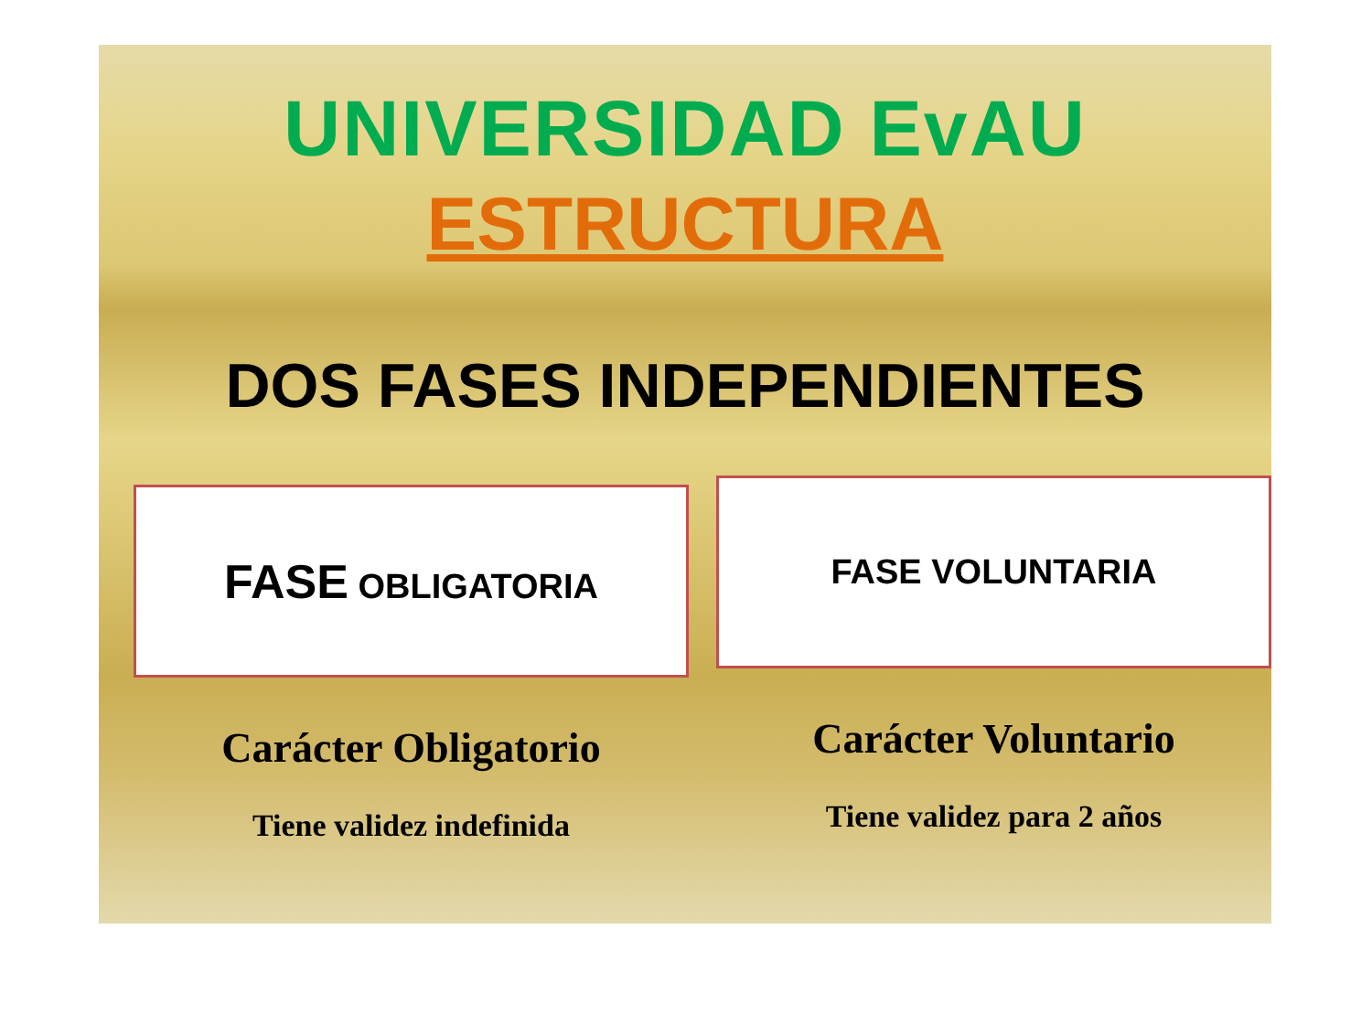UNIVERSIDAD EvAU
ESTRUCTURA
DOS FASES INDEPENDIENTES
FASE OBLIGATORIA
Carácter Obligatorio
Tiene validez indefinida
FASE VOLUNTARIA
Carácter Voluntario
Tiene validez para 2 años